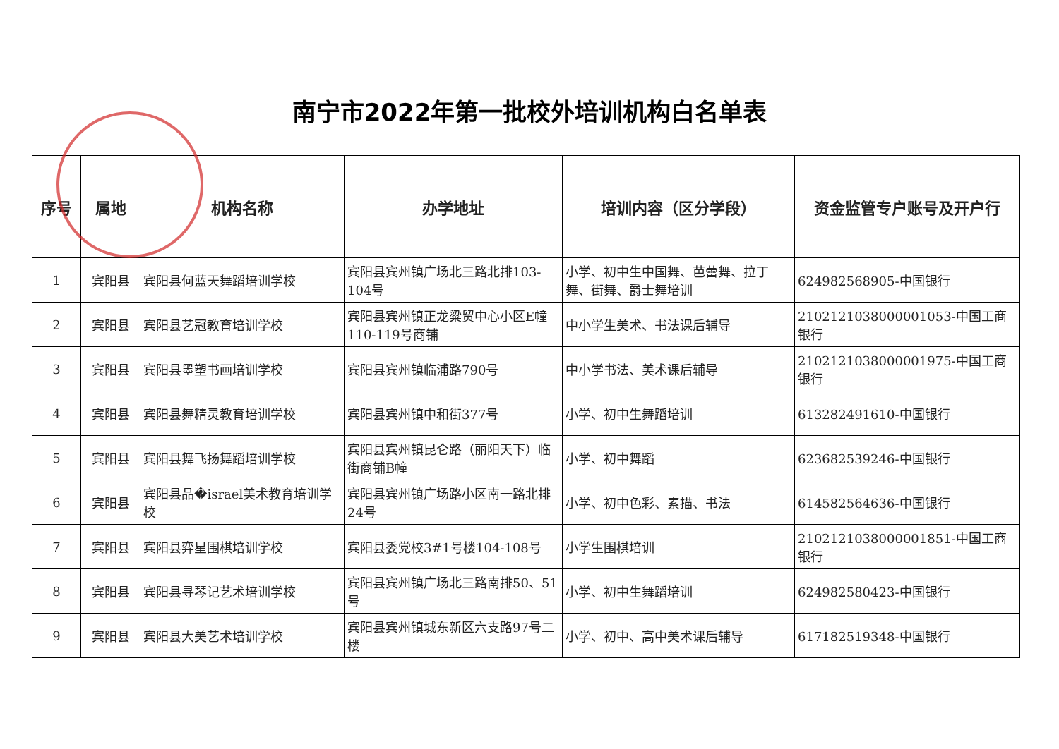南宁市2022年第一批校外培训机构白名单表
| 序号 | 属地 | 机构名称 | 办学地址 | 培训内容（区分学段） | 资金监管专户账号及开户行 |
| --- | --- | --- | --- | --- | --- |
| 1 | 宾阳县 | 宾阳县何蓝天舞蹈培训学校 | 宾阳县宾州镇广场北三路北排103-104号 | 小学、初中生中国舞、芭蕾舞、拉丁舞、街舞、爵士舞培训 | 624982568905-中国银行 |
| 2 | 宾阳县 | 宾阳县艺冠教育培训学校 | 宾阳县宾州镇正龙粱贸中心小区E幢110-119号商铺 | 中小学生美术、书法课后辅导 | 2102121038000001053-中国工商银行 |
| 3 | 宾阳县 | 宾阳县墨塑书画培训学校 | 宾阳县宾州镇临浦路790号 | 中小学书法、美术课后辅导 | 2102121038000001975-中国工商银行 |
| 4 | 宾阳县 | 宾阳县舞精灵教育培训学校 | 宾阳县宾州镇中和街377号 | 小学、初中生舞蹈培训 | 613282491610-中国银行 |
| 5 | 宾阳县 | 宾阳县舞飞扬舞蹈培训学校 | 宾阳县宾州镇昆仑路（丽阳天下）临街商铺B幢 | 小学、初中舞蹈 | 623682539246-中国银行 |
| 6 | 宾阳县 | 宾阳县品�israel美术教育培训学校 | 宾阳县宾州镇广场路小区南一路北排24号 | 小学、初中色彩、素描、书法 | 614582564636-中国银行 |
| 7 | 宾阳县 | 宾阳县弈星围棋培训学校 | 宾阳县委党校3#1号楼104-108号 | 小学生围棋培训 | 2102121038000001851-中国工商银行 |
| 8 | 宾阳县 | 宾阳县寻琴记艺术培训学校 | 宾阳县宾州镇广场北三路南排50、51号 | 小学、初中生舞蹈培训 | 624982580423-中国银行 |
| 9 | 宾阳县 | 宾阳县大美艺术培训学校 | 宾阳县宾州镇城东新区六支路97号二楼 | 小学、初中、高中美术课后辅导 | 617182519348-中国银行 |